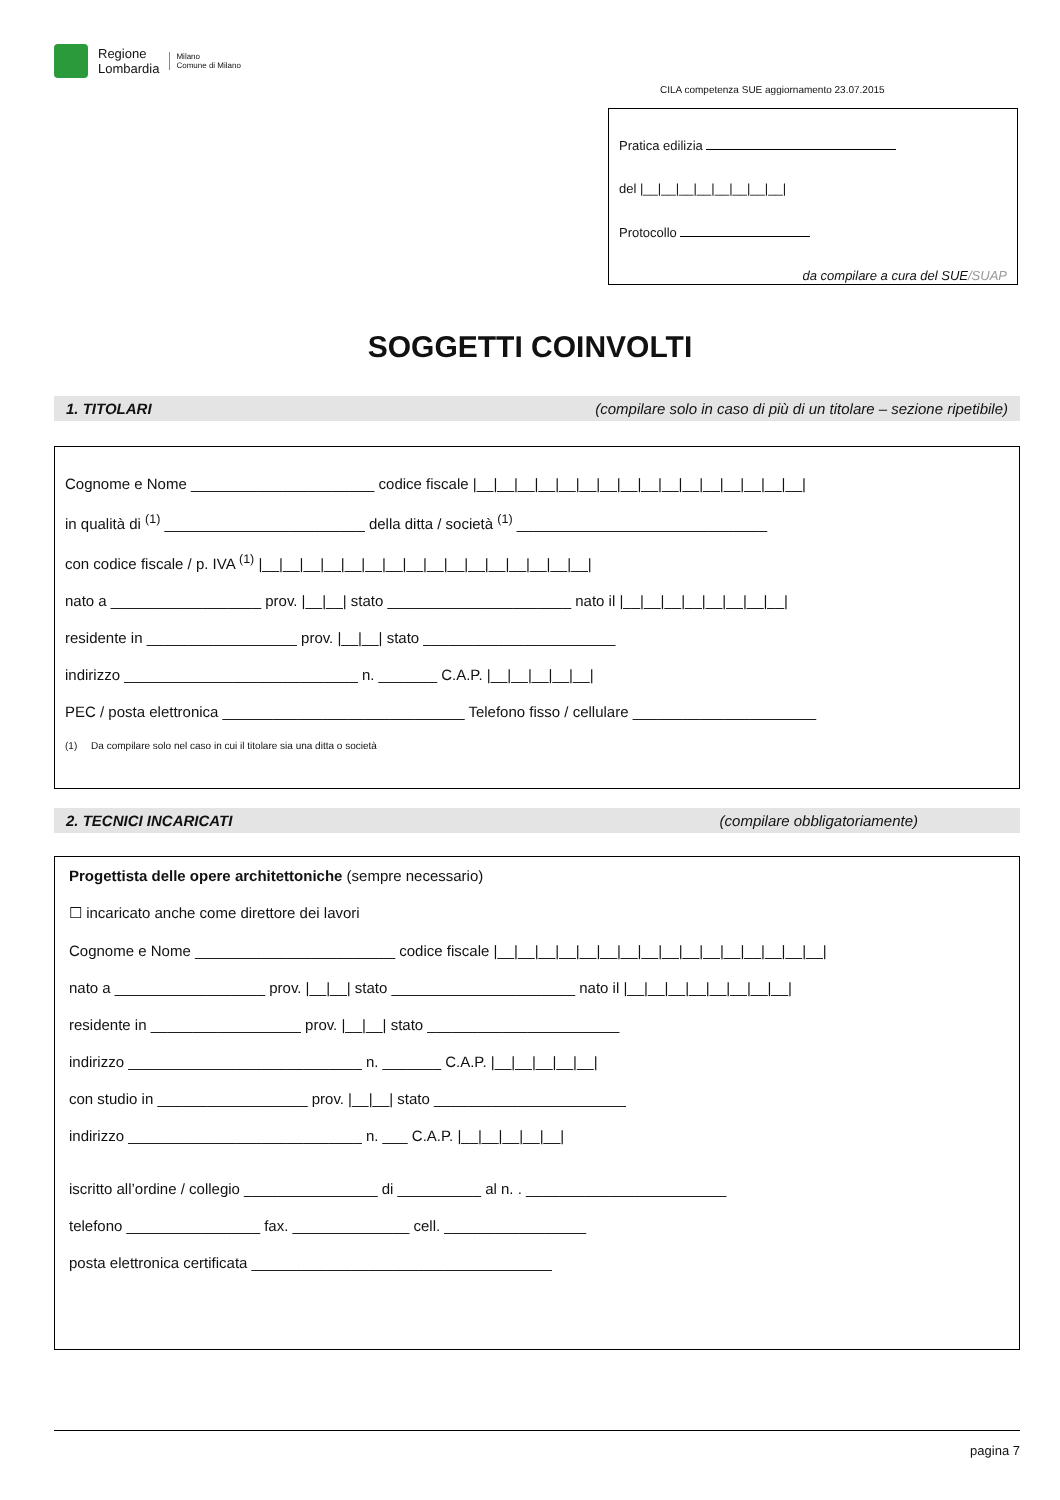Regione
Lombardia
Milano
Comune di Milano
CILA competenza SUE aggiornamento 23.07.2015
Pratica edilizia
del |__|__|__|__|__|__|__|__|
Protocollo
da compilare a cura del SUE/SUAP
SOGGETTI COINVOLTI
1. TITOLARI (compilare solo in caso di più di un titolare – sezione ripetibile)
Cognome e Nome ______________________ codice fiscale |__|__|__|__|__|__|__|__|__|__|__|__|__|__|__|__|
in qualità di <sup>(1)</sup> ________________________ della ditta / società <sup>(1)</sup> ______________________________
con codice fiscale / p. IVA <sup>(1)</sup> |__|__|__|__|__|__|__|__|__|__|__|__|__|__|__|__|
nato a __________________ prov. |__|__| stato ______________________ nato il |__|__|__|__|__|__|__|__|
residente in __________________ prov. |__|__| stato _______________________
indirizzo ____________________________ n. _______ C.A.P. |__|__|__|__|__|
PEC / posta elettronica _____________________________ Telefono fisso / cellulare ______________________
(1) Da compilare solo nel caso in cui il titolare sia una ditta o società
2. TECNICI INCARICATI (compilare obbligatoriamente)
Progettista delle opere architettoniche (sempre necessario)
☐ incaricato anche come direttore dei lavori
Cognome e Nome ________________________ codice fiscale |__|__|__|__|__|__|__|__|__|__|__|__|__|__|__|__|
nato a __________________ prov. |__|__| stato ______________________ nato il |__|__|__|__|__|__|__|__|
residente in __________________ prov. |__|__| stato _______________________
indirizzo ____________________________ n. _______ C.A.P. |__|__|__|__|__|
con studio in __________________ prov. |__|__| stato _______________________
indirizzo ____________________________ n. ___ C.A.P. |__|__|__|__|__|
iscritto all’ordine / collegio ________________ di __________ al n. . ________________________
telefono ________________ fax. ______________ cell. _________________
posta elettronica certificata ____________________________________
pagina 7